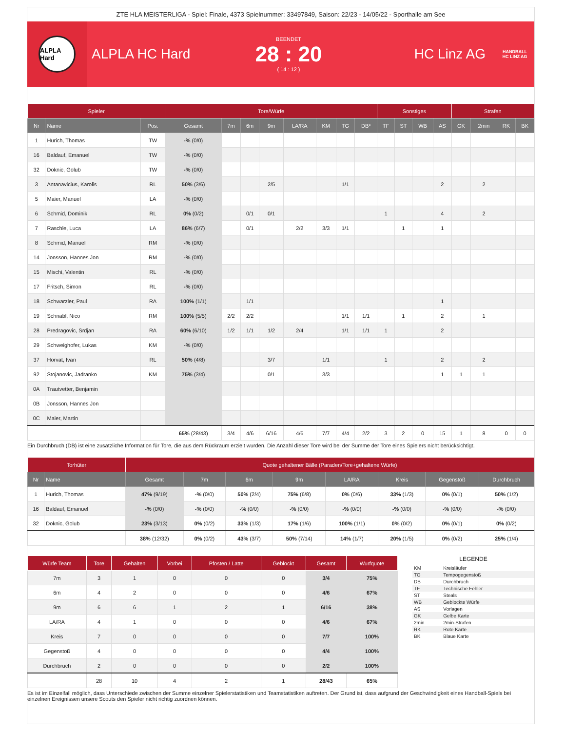ZTE HLA MEISTERLIGA - Spiel: Finale, 4373 Spielnummer: 33497849, Saison: 22/23 - 14/05/22 - Sporthalle am See
ALPLA Hard
ALPLA HC Hard
BEENDET
28 : 20
( 14 : 12 )
HC Linz AG
HANDBALL
HC LINZ AG
| Spieler | | | Tore/Würfe | | | | | | | | Sonstiges | | | | Strafen | | | |
| --- | --- | --- | --- | --- | --- | --- | --- | --- | --- | --- | --- | --- | --- | --- | --- | --- | --- | --- |
| Nr | Name | Pos. | Gesamt | 7m | 6m | 9m | LA/RA | KM | TG | DB* | TF | ST | WB | AS | GK | 2min | RK | BK |
| 1 | Hurich, Thomas | TW | -% (0/0) | | | | | | | | | | | | | | | |
| 16 | Baldauf, Emanuel | TW | -% (0/0) | | | | | | | | | | | | | | | |
| 32 | Doknic, Golub | TW | -% (0/0) | | | | | | | | | | | | | | | |
| 3 | Antanavicius, Karolis | RL | 50% (3/6) | | | 2/5 | | | 1/1 | | | | | 2 | | 2 | | |
| 5 | Maier, Manuel | LA | -% (0/0) | | | | | | | | | | | | | | | |
| 6 | Schmid, Dominik | RL | 0% (0/2) | | 0/1 | 0/1 | | | | | 1 | | | 4 | | 2 | | |
| 7 | Raschle, Luca | LA | 86% (6/7) | | 0/1 | | 2/2 | 3/3 | 1/1 | | | 1 | | 1 | | | | |
| 8 | Schmid, Manuel | RM | -% (0/0) | | | | | | | | | | | | | | | |
| 14 | Jonsson, Hannes Jon | RM | -% (0/0) | | | | | | | | | | | | | | | |
| 15 | Mischi, Valentin | RL | -% (0/0) | | | | | | | | | | | | | | | |
| 17 | Fritsch, Simon | RL | -% (0/0) | | | | | | | | | | | | | | | |
| 18 | Schwarzler, Paul | RA | 100% (1/1) | | 1/1 | | | | | | | | | 1 | | | | |
| 19 | Schnabl, Nico | RM | 100% (5/5) | 2/2 | 2/2 | | | | 1/1 | 1/1 | | 1 | | 2 | | 1 | | |
| 28 | Predragovic, Srdjan | RA | 60% (6/10) | 1/2 | 1/1 | 1/2 | 2/4 | | 1/1 | 1/1 | 1 | | | 2 | | | | |
| 29 | Schweighofer, Lukas | KM | -% (0/0) | | | | | | | | | | | | | | | |
| 37 | Horvat, Ivan | RL | 50% (4/8) | | | 3/7 | | 1/1 | | | 1 | | | 2 | | 2 | | |
| 92 | Stojanovic, Jadranko | KM | 75% (3/4) | | | 0/1 | | 3/3 | | | | | | 1 | 1 | 1 | | |
| 0A | Trautvetter, Benjamin | | | | | | | | | | | | | | | | | |
| 0B | Jonsson, Hannes Jon | | | | | | | | | | | | | | | | | |
| 0C | Maier, Martin | | | | | | | | | | | | | | | | | |
| | | | 65% (28/43) | 3/4 | 4/6 | 6/16 | 4/6 | 7/7 | 4/4 | 2/2 | 3 | 2 | 0 | 15 | 1 | 8 | 0 | 0 |
Ein Durchbruch (DB) ist eine zusätzliche Information für Tore, die aus dem Rückraum erzielt wurden. Die Anzahl dieser Tore wird bei der Summe der Tore eines Spielers nicht berücksichtigt.
| Torhüter | | Quote gehaltener Bälle (Paraden/Tore+gehaltene Würfe) | | | | | | | |
| --- | --- | --- | --- | --- | --- | --- | --- | --- | --- |
| Nr | Name | Gesamt | 7m | 6m | 9m | LA/RA | Kreis | Gegenstoß | Durchbruch |
| 1 | Hurich, Thomas | 47% (9/19) | -% (0/0) | 50% (2/4) | 75% (6/8) | 0% (0/6) | 33% (1/3) | 0% (0/1) | 50% (1/2) |
| 16 | Baldauf, Emanuel | -% (0/0) | -% (0/0) | -% (0/0) | -% (0/0) | -% (0/0) | -% (0/0) | -% (0/0) | -% (0/0) |
| 32 | Doknic, Golub | 23% (3/13) | 0% (0/2) | 33% (1/3) | 17% (1/6) | 100% (1/1) | 0% (0/2) | 0% (0/1) | 0% (0/2) |
| | | 38% (12/32) | 0% (0/2) | 43% (3/7) | 50% (7/14) | 14% (1/7) | 20% (1/5) | 0% (0/2) | 25% (1/4) |
| Würfe Team | Tore | Gehalten | Vorbei | Pfosten / Latte | Geblockt | Gesamt | Wurfquote |
| --- | --- | --- | --- | --- | --- | --- | --- |
| 7m | 3 | 1 | 0 | 0 | 0 | 3/4 | 75% |
| 6m | 4 | 2 | 0 | 0 | 0 | 4/6 | 67% |
| 9m | 6 | 6 | 1 | 2 | 1 | 6/16 | 38% |
| LA/RA | 4 | 1 | 0 | 0 | 0 | 4/6 | 67% |
| Kreis | 7 | 0 | 0 | 0 | 0 | 7/7 | 100% |
| Gegenstoß | 4 | 0 | 0 | 0 | 0 | 4/4 | 100% |
| Durchbruch | 2 | 0 | 0 | 0 | 0 | 2/2 | 100% |
| | 28 | 10 | 4 | 2 | 1 | 28/43 | 65% |
LEGENDE
| KM | Kreisläufer |
| TG | Tempogegenstoß |
| DB | Durchbruch |
| TF | Technische Fehler |
| ST | Steals |
| WB | Geblockte Würfe |
| AS | Vorlagen |
| GK | Gelbe Karte |
| 2min | 2min-Strafen |
| RK | Rote Karte |
| BK | Blaue Karte |
Es ist im Einzelfall möglich, dass Unterschiede zwischen der Summe einzelner Spielerstatistiken und Teamstatistiken auftreten. Der Grund ist, dass aufgrund der Geschwindigkeit eines Handball-Spiels bei einzelnen Ereignissen unsere Scouts den Spieler nicht richtig zuordnen können.